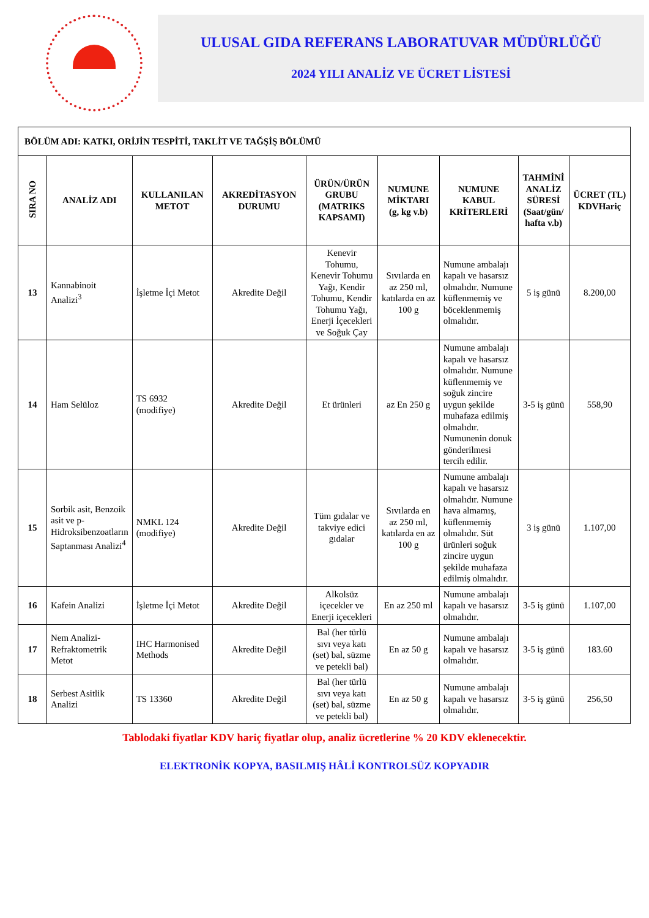ULUSAL GIDA REFERANS LABORATUVAR MÜDÜRLÜĞÜ
2024 YILI ANALİZ VE ÜCRET LİSTESİ
| BÖLÜM ADI: KATKI, ORİJİN TESPİTİ, TAKLİT VE TAĞŞİŞ BÖLÜMÜ | | | | | | | | |
| SIRA NO | ANALİZ ADI | KULLANILAN METOT | AKREDİTASYON DURUMU | ÜRÜN/ÜRÜN GRUBU (MATRIKS KAPSAMI) | NUMUNE MİKTARI (g, kg v.b) | NUMUNE KABUL KRİTERLERİ | TAHMİNİ ANALİZ SÜRESİ (Saat/gün/ hafta v.b) | ÜCRET (TL) KDVHariç |
| 13 | Kannabinoit Analizi<sup>3</sup> | İşletme İçi Metot | Akredite Değil | Kenevir Tohumu, Kenevir Tohumu Yağı, Kendir Tohumu, Kendir Tohumu Yağı, Enerji İçecekleri ve Soğuk Çay | Sıvılarda en az 250 ml, katılarda en az 100 g | Numune ambalajı kapalı ve hasarsız olmalıdır. Numune küflenmemiş ve böceklenmemiş olmalıdır. | 5 iş günü | 8.200,00 |
| 14 | Ham Selüloz | TS 6932 (modifiye) | Akredite Değil | Et ürünleri | az En 250 g | Numune ambalajı kapalı ve hasarsız olmalıdır. Numune küflenmemiş ve soğuk zincire uygun şekilde muhafaza edilmiş olmalıdır. Numunenin donuk gönderilmesi tercih edilir. | 3-5 iş günü | 558,90 |
| 15 | Sorbik asit, Benzoik asit ve p-Hidroksibenzoatların Saptanması Analizi<sup>4</sup> | NMKL 124 (modifiye) | Akredite Değil | Tüm gıdalar ve takviye edici gıdalar | Sıvılarda en az 250 ml, katılarda en az 100 g | Numune ambalajı kapalı ve hasarsız olmalıdır. Numune hava almamış, küflenmemiş olmalıdır. Süt ürünleri soğuk zincire uygun şekilde muhafaza edilmiş olmalıdır. | 3 iş günü | 1.107,00 |
| 16 | Kafein Analizi | İşletme İçi Metot | Akredite Değil | Alkolsüz içecekler ve Enerji içecekleri | En az 250 ml | Numune ambalajı kapalı ve hasarsız olmalıdır. | 3-5 iş günü | 1.107,00 |
| 17 | Nem Analizi-Refraktometrik Metot | IHC Harmonised Methods | Akredite Değil | Bal (her türlü sıvı veya katı (set) bal, süzme ve petekli bal) | En az 50 g | Numune ambalajı kapalı ve hasarsız olmalıdır. | 3-5 iş günü | 183.60 |
| 18 | Serbest Asitlik Analizi | TS 13360 | Akredite Değil | Bal (her türlü sıvı veya katı (set) bal, süzme ve petekli bal) | En az 50 g | Numune ambalajı kapalı ve hasarsız olmalıdır. | 3-5 iş günü | 256,50 |
Tablodaki fiyatlar KDV hariç fiyatlar olup, analiz ücretlerine % 20 KDV eklenecektir.
ELEKTRONİK KOPYA, BASILMIŞ HÂLİ KONTROLSÜZ KOPYADIR